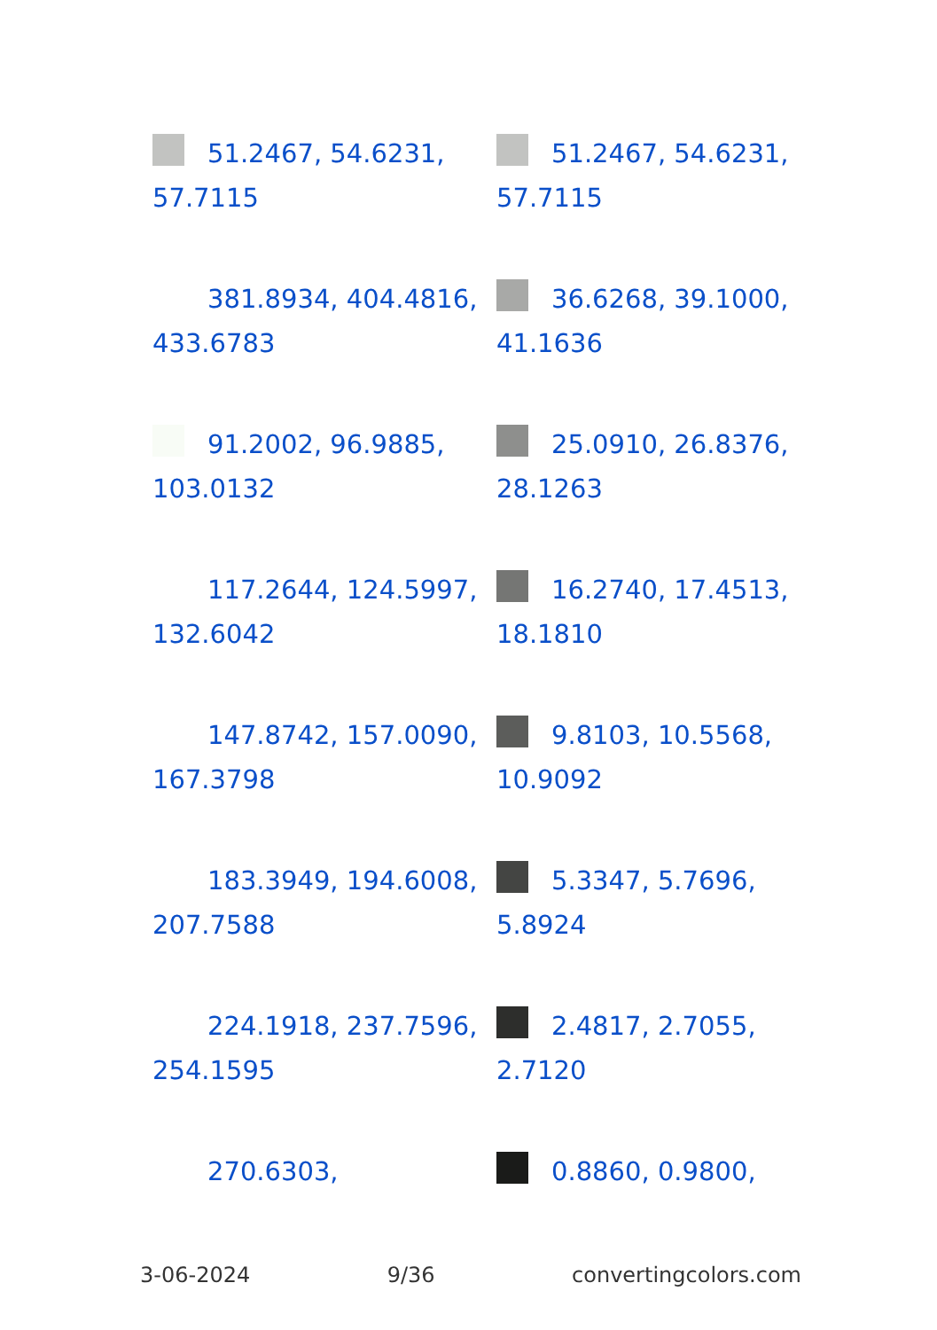51.2467, 54.6231, 57.7115
51.2467, 54.6231, 57.7115
381.8934, 404.4816, 433.6783
36.6268, 39.1000, 41.1636
91.2002, 96.9885, 103.0132
25.0910, 26.8376, 28.1263
117.2644, 124.5997, 132.6042
16.2740, 17.4513, 18.1810
147.8742, 157.0090, 167.3798
9.8103, 10.5568, 10.9092
183.3949, 194.6008, 207.7588
5.3347, 5.7696, 5.8924
224.1918, 237.7596, 254.1595
2.4817, 2.7055, 2.7120
270.6303,
0.8860, 0.9800,
3-06-2024 9/36 convertingcolors.com